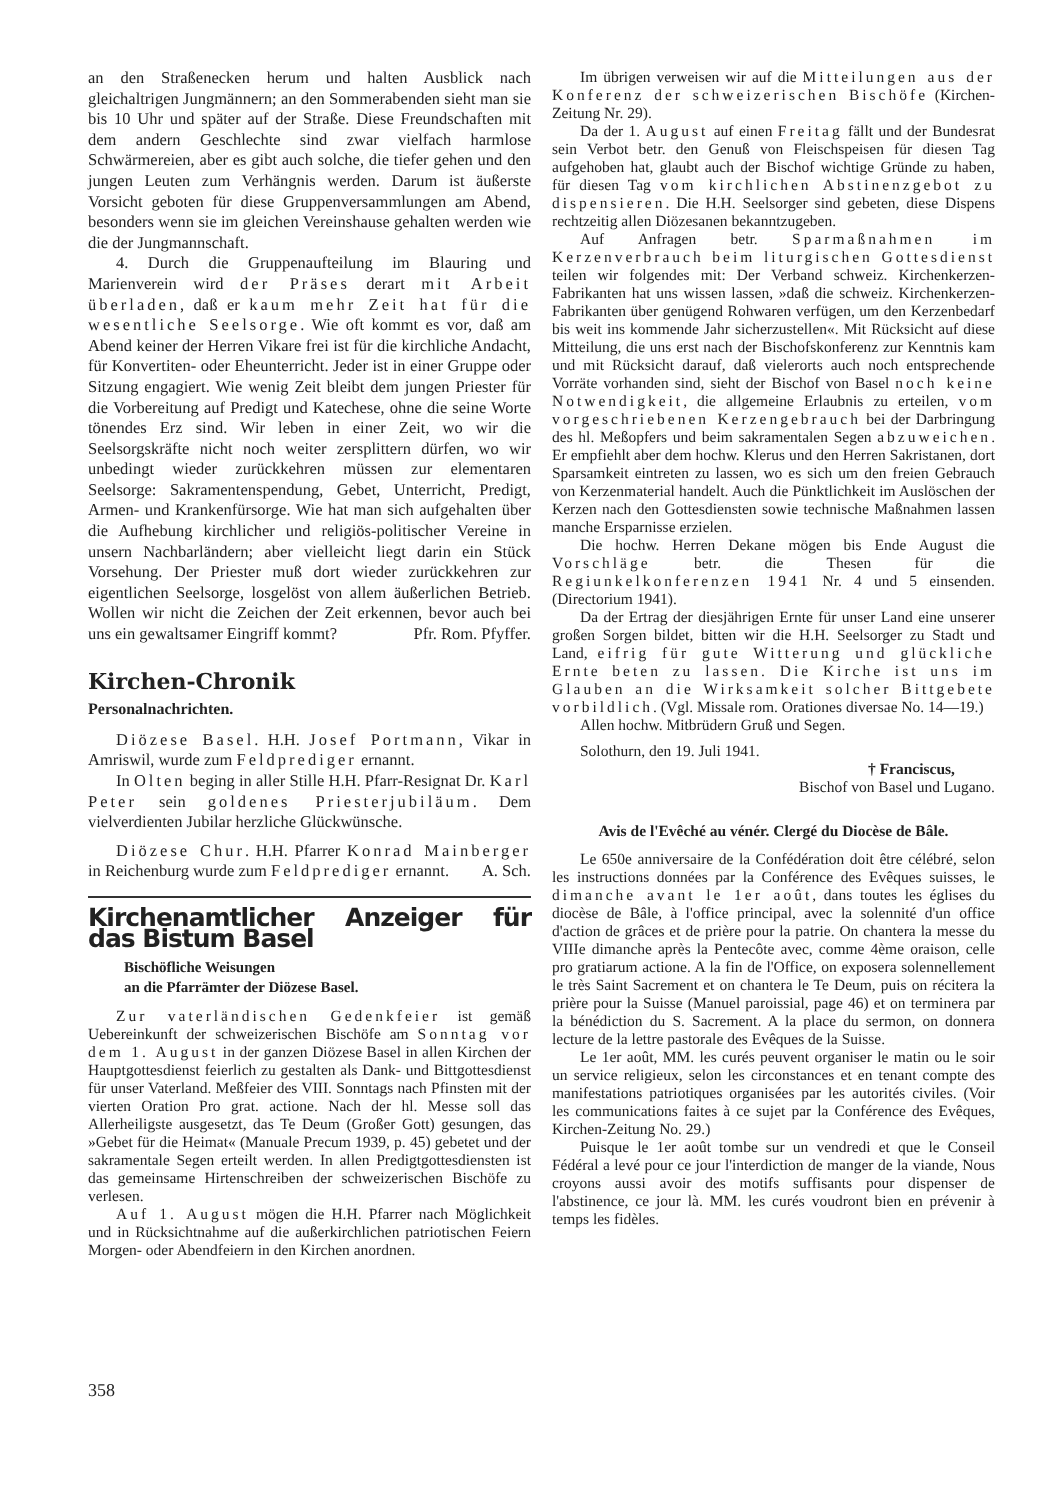an den Straßenecken herum und halten Ausblick nach gleichaltrigen Jungmännern; an den Sommerabenden sieht man sie bis 10 Uhr und später auf der Straße. Diese Freundschaften mit dem andern Geschlechte sind zwar vielfach harmlose Schwärmereien, aber es gibt auch solche, die tiefer gehen und den jungen Leuten zum Verhängnis werden. Darum ist äußerste Vorsicht geboten für diese Gruppenversammlungen am Abend, besonders wenn sie im gleichen Vereinshause gehalten werden wie die der Jungmannschaft.
4. Durch die Gruppenaufteilung im Blauring und Marienverein wird der Präses derart mit Arbeit überladen, daß er kaum mehr Zeit hat für die wesentliche Seelsorge. Wie oft kommt es vor, daß am Abend keiner der Herren Vikare frei ist für die kirchliche Andacht, für Konvertiten- oder Eheunterricht. Jeder ist in einer Gruppe oder Sitzung engagiert. Wie wenig Zeit bleibt dem jungen Priester für die Vorbereitung auf Predigt und Katechese, ohne die seine Worte tönendes Erz sind. Wir leben in einer Zeit, wo wir die Seelsorgskräfte nicht noch weiter zersplittern dürfen, wo wir unbedingt wieder zurückkehren müssen zur elementaren Seelsorge: Sakramentenspendung, Gebet, Unterricht, Predigt, Armen- und Krankenfürsorge. Wie hat man sich aufgehalten über die Aufhebung kirchlicher und religiös-politischer Vereine in unsern Nachbarländern; aber vielleicht liegt darin ein Stück Vorsehung. Der Priester muß dort wieder zurückkehren zur eigentlichen Seelsorge, losgelöst von allem äußerlichen Betrieb. Wollen wir nicht die Zeichen der Zeit erkennen, bevor auch bei uns ein gewaltsamer Eingriff kommt? Pfr. Rom. Pfyffer.
Kirchen-Chronik
Personalnachrichten.
Diözese Basel. H.H. Josef Portmann, Vikar in Amriswil, wurde zum Feldprediger ernannt.
In Olten beging in aller Stille H.H. Pfarr-Resignat Dr. Karl Peter sein goldenes Priesterjubiläum. Dem vielverdienten Jubilar herzliche Glückwünsche.
Diözese Chur. H.H. Pfarrer Konrad Mainberger in Reichenburg wurde zum Feldprediger ernannt. A. Sch.
Kirchenamtlicher Anzeiger für das Bistum Basel
Bischöfliche Weisungen
an die Pfarrämter der Diözese Basel.
Zur vaterländischen Gedenkfeier ist gemäß Uebereinkunft der schweizerischen Bischöfe am Sonntag vor dem 1. August in der ganzen Diözese Basel in allen Kirchen der Hauptgottesdienst feierlich zu gestalten als Dank- und Bittgottesdienst für unser Vaterland. Meßfeier des VIII. Sonntags nach Pfinsten mit der vierten Oration Pro grat. actione. Nach der hl. Messe soll das Allerheiligste ausgesetzt, das Te Deum (Großer Gott) gesungen, das »Gebet für die Heimat« (Manuale Precum 1939, p. 45) gebetet und der sakramentale Segen erteilt werden. In allen Predigtgottesdiensten ist das gemeinsame Hirtenschreiben der schweizerischen Bischöfe zu verlesen.
Auf 1. August mögen die H.H. Pfarrer nach Möglichkeit und in Rücksichtnahme auf die außerkirchlichen patriotischen Feiern Morgen- oder Abendfeiern in den Kirchen anordnen.
Im übrigen verweisen wir auf die Mitteilungen aus der Konferenz der schweizerischen Bischöfe (Kirchen-Zeitung Nr. 29).
Da der 1. August auf einen Freitag fällt und der Bundesrat sein Verbot betr. den Genuß von Fleischspeisen für diesen Tag aufgehoben hat, glaubt auch der Bischof wichtige Gründe zu haben, für diesen Tag vom kirchlichen Abstinenzgebot zu dispensieren. Die H.H. Seelsorger sind gebeten, diese Dispens rechtzeitig allen Diözesanen bekanntzugeben.
Auf Anfragen betr. Sparmaßnahmen im Kerzenverbrauch beim liturgischen Gottesdienst teilen wir folgendes mit: Der Verband schweiz. Kirchenkerzen-Fabrikanten hat uns wissen lassen, »daß die schweiz. Kirchenkerzen-Fabrikanten über genügend Rohwaren verfügen, um den Kerzenbedarf bis weit ins kommende Jahr sicherzustellen«. Mit Rücksicht auf diese Mitteilung, die uns erst nach der Bischofskonferenz zur Kenntnis kam und mit Rücksicht darauf, daß vielerorts auch noch entsprechende Vorräte vorhanden sind, sieht der Bischof von Basel noch keine Notwendigkeit, die allgemeine Erlaubnis zu erteilen, vom vorgeschriebenen Kerzengebrauch bei der Darbringung des hl. Meßopfers und beim sakramentalen Segen abzuweichen. Er empfiehlt aber dem hochw. Klerus und den Herren Sakristanen, dort Sparsamkeit eintreten zu lassen, wo es sich um den freien Gebrauch von Kerzenmaterial handelt. Auch die Pünktlichkeit im Auslöschen der Kerzen nach den Gottesdiensten sowie technische Maßnahmen lassen manche Ersparnisse erzielen.
Die hochw. Herren Dekane mögen bis Ende August die Vorschläge betr. die Thesen für die Regiunkelkonferenzen 1941 Nr. 4 und 5 einsenden. (Directorium 1941).
Da der Ertrag der diesjährigen Ernte für unser Land eine unserer großen Sorgen bildet, bitten wir die H.H. Seelsorger zu Stadt und Land, eifrig für gute Witterung und glückliche Ernte beten zu lassen. Die Kirche ist uns im Glauben an die Wirksamkeit solcher Bittgebete vorbildlich. (Vgl. Missale rom. Orationes diversae No. 14—19.)
Allen hochw. Mitbrüdern Gruß und Segen.
Solothurn, den 19. Juli 1941.
† Franciscus,
Bischof von Basel und Lugano.
Avis de l'Evêché au vénér. Clergé du Diocèse de Bâle.
Le 650e anniversaire de la Confédération doit être célébré, selon les instructions données par la Conférence des Evêques suisses, le dimanche avant le 1er août, dans toutes les églises du diocèse de Bâle, à l'office principal, avec la solennité d'un office d'action de grâces et de prière pour la patrie. On chantera la messe du VIIIe dimanche après la Pentecôte avec, comme 4ème oraison, celle pro gratiarum actione. A la fin de l'Office, on exposera solennellement le très Saint Sacrement et on chantera le Te Deum, puis on récitera la prière pour la Suisse (Manuel paroissial, page 46) et on terminera par la bénédiction du S. Sacrement. A la place du sermon, on donnera lecture de la lettre pastorale des Evêques de la Suisse.
Le 1er août, MM. les curés peuvent organiser le matin ou le soir un service religieux, selon les circonstances et en tenant compte des manifestations patriotiques organisées par les autorités civiles. (Voir les communications faites à ce sujet par la Conférence des Evêques, Kirchen-Zeitung No. 29.)
Puisque le 1er août tombe sur un vendredi et que le Conseil Fédéral a levé pour ce jour l'interdiction de manger de la viande, Nous croyons aussi avoir des motifs suffisants pour dispenser de l'abstinence, ce jour là. MM. les curés voudront bien en prévenir à temps les fidèles.
358